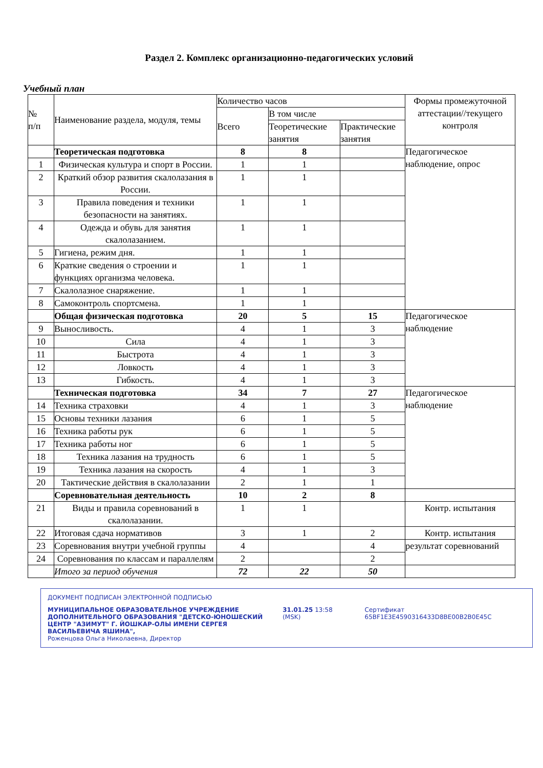Раздел 2. Комплекс организационно-педагогических условий
Учебный план
| № п/п | Наименование раздела, модуля, темы | Количество часов | | | Формы промежуточной аттестации//текущего контроля |
| --- | --- | --- | --- | --- | --- |
| | | Всего | В том числе | | |
| | | | Теоретические занятия | Практические занятия | |
| | Теоретическая подготовка | 8 | 8 | | Педагогическое наблюдение, опрос |
| 1 | Физическая культура и спорт в России. | 1 | 1 | | |
| 2 | Краткий обзор развития скалолазания в России. | 1 | 1 | | |
| 3 | Правила поведения и техники безопасности на занятиях. | 1 | 1 | | |
| 4 | Одежда и обувь для занятия скалолазанием. | 1 | 1 | | |
| 5 | Гигиена, режим дня. | 1 | 1 | | |
| 6 | Краткие сведения о строении и функциях организма человека. | 1 | 1 | | |
| 7 | Скалолазное снаряжение. | 1 | 1 | | |
| 8 | Самоконтроль спортсмена. | 1 | 1 | | |
| | Общая физическая подготовка | 20 | 5 | 15 | Педагогическое наблюдение |
| 9 | Выносливость. | 4 | 1 | 3 | |
| 10 | Сила | 4 | 1 | 3 | |
| 11 | Быстрота | 4 | 1 | 3 | |
| 12 | Ловкость | 4 | 1 | 3 | |
| 13 | Гибкость. | 4 | 1 | 3 | |
| | Техническая подготовка | 34 | 7 | 27 | Педагогическое наблюдение |
| 14 | Техника страховки | 4 | 1 | 3 | |
| 15 | Основы техники лазания | 6 | 1 | 5 | |
| 16 | Техника работы рук | 6 | 1 | 5 | |
| 17 | Техника работы ног | 6 | 1 | 5 | |
| 18 | Техника лазания на трудность | 6 | 1 | 5 | |
| 19 | Техника лазания на скорость | 4 | 1 | 3 | |
| 20 | Тактические действия в скалолазании | 2 | 1 | 1 | |
| | Соревновательная деятельность | 10 | 2 | 8 | |
| 21 | Виды и правила соревнований в скалолазании. | 1 | 1 | | Контр. испытания |
| 22 | Итоговая сдача нормативов | 3 | 1 | 2 | Контр. испытания |
| 23 | Соревнования внутри учебной группы | 4 | | 4 | результат соревнований |
| 24 | Соревнования по классам и параллелям | 2 | | 2 | |
| | Итого за период обучения | 72 | 22 | 50 | |
ДОКУМЕНТ ПОДПИСАН ЭЛЕКТРОННОЙ ПОДПИСЬЮ
МУНИЦИПАЛЬНОЕ ОБРАЗОВАТЕЛЬНОЕ УЧРЕЖДЕНИЕ ДОПОЛНИТЕЛЬНОГО ОБРАЗОВАНИЯ "ДЕТСКО-ЮНОШЕСКИЙ ЦЕНТР "АЗИМУТ" Г. ЙОШКАР-ОЛЫ ИМЕНИ СЕРГЕЯ ВАСИЛЬЕВИЧА ЯШИНА",
Роженцова Ольга Николаевна, Директор
31.01.25 13:58 (MSK) Сертификат 65BF1E3E4590316433D8BE00B2B0E45C